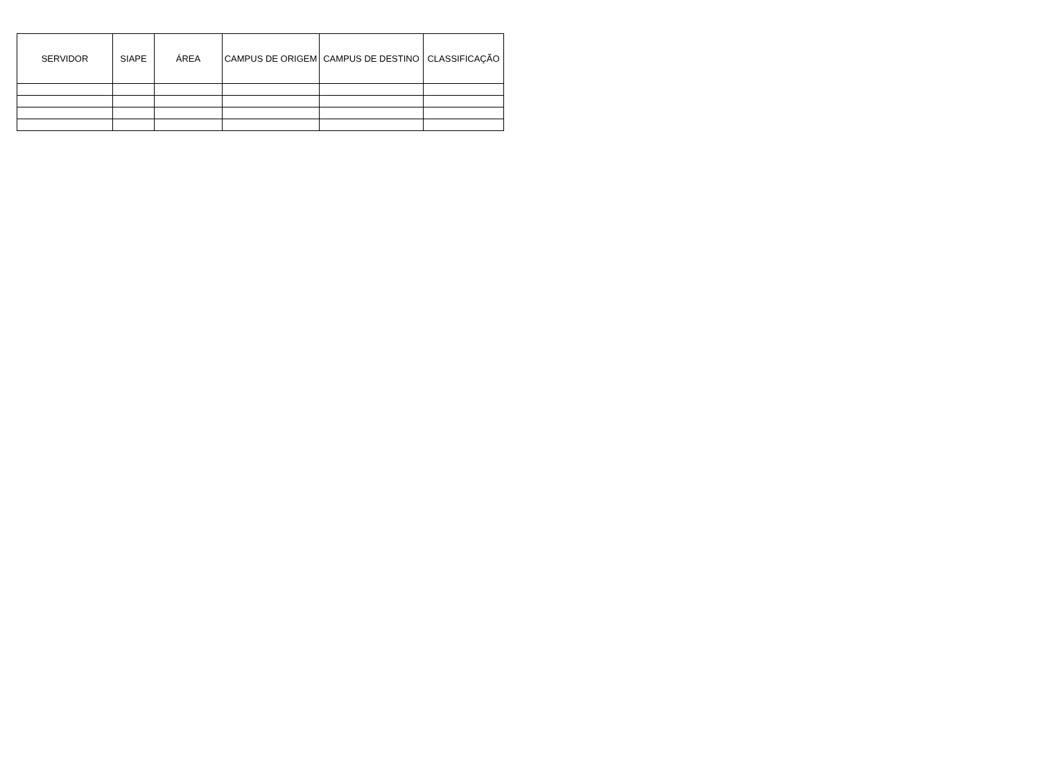| SERVIDOR | SIAPE | ÁREA | CAMPUS DE ORIGEM | CAMPUS DE DESTINO | CLASSIFICAÇÃO |
| --- | --- | --- | --- | --- | --- |